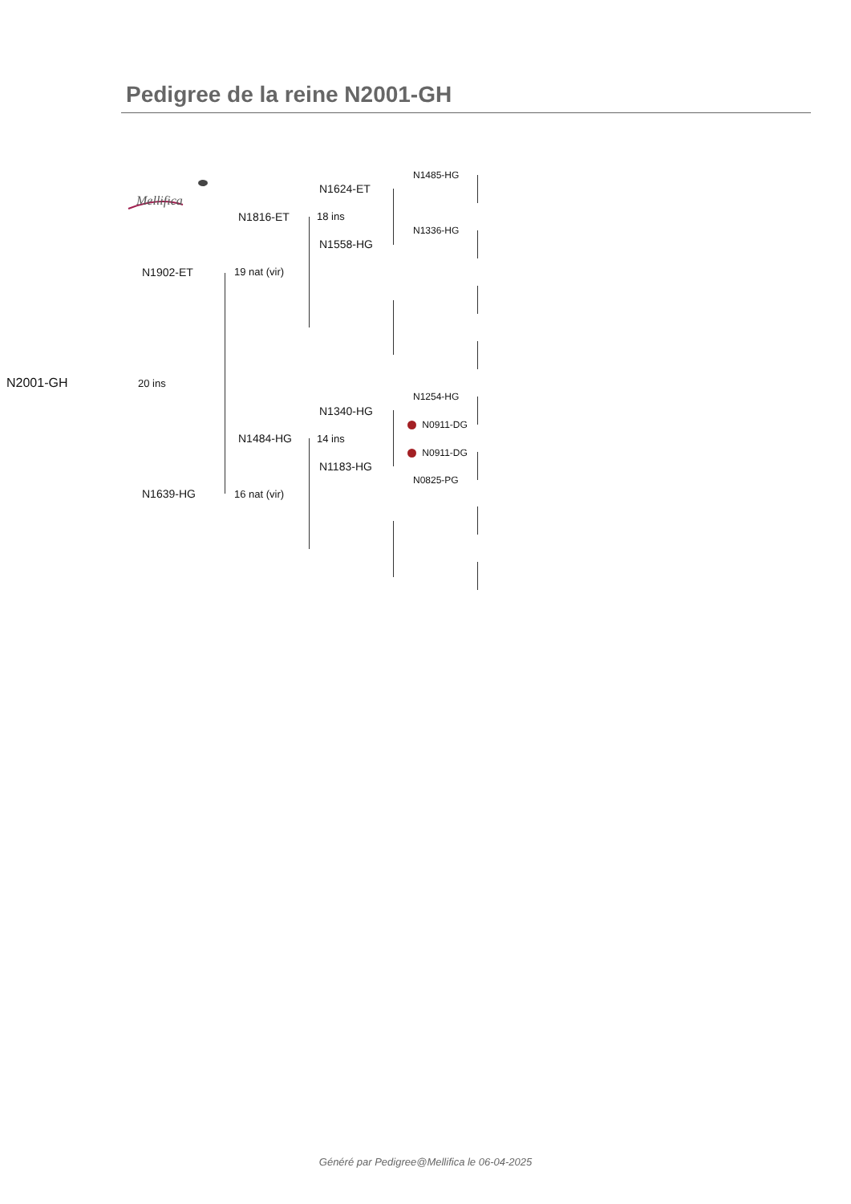Pedigree de la reine N2001-GH
Mellifica
N1485-HG
N1624-ET
N1816-ET
18 ins
N1336-HG
N1558-HG
N1902-ET
19 nat (vir)
N2001-GH
20 ins
N1254-HG
N1340-HG
N0911-DG
N1484-HG
14 ins
N0911-DG
N1183-HG
N0825-PG
N1639-HG
16 nat (vir)
Généré par Pedigree@Mellifica le 06-04-2025